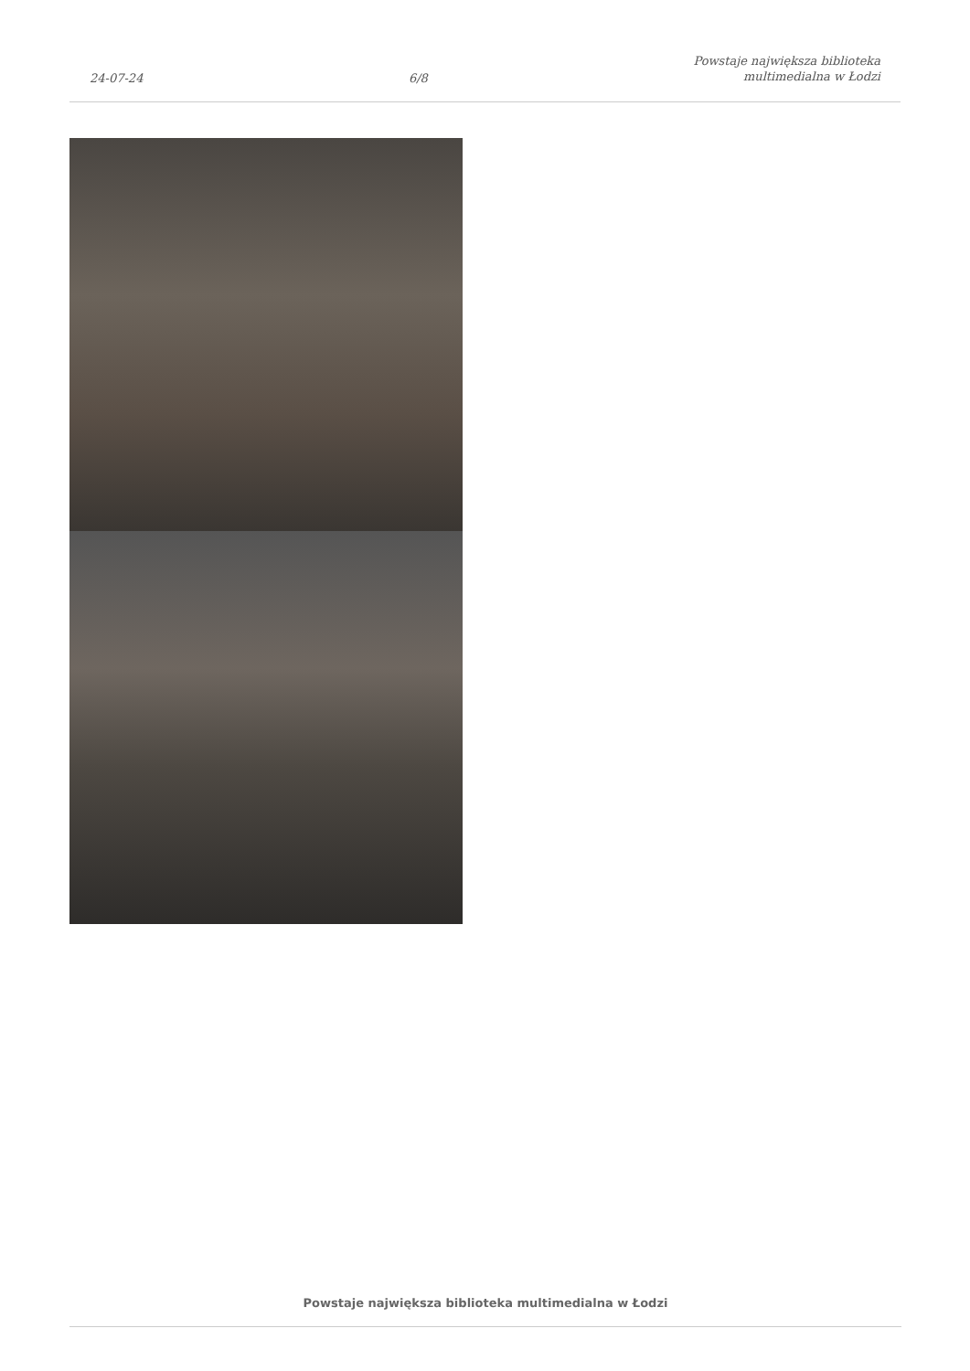24-07-24 6/8 Powstaje największa biblioteka
multimedialna w Łodzi
Powstaje największa biblioteka multimedialna w Łodzi